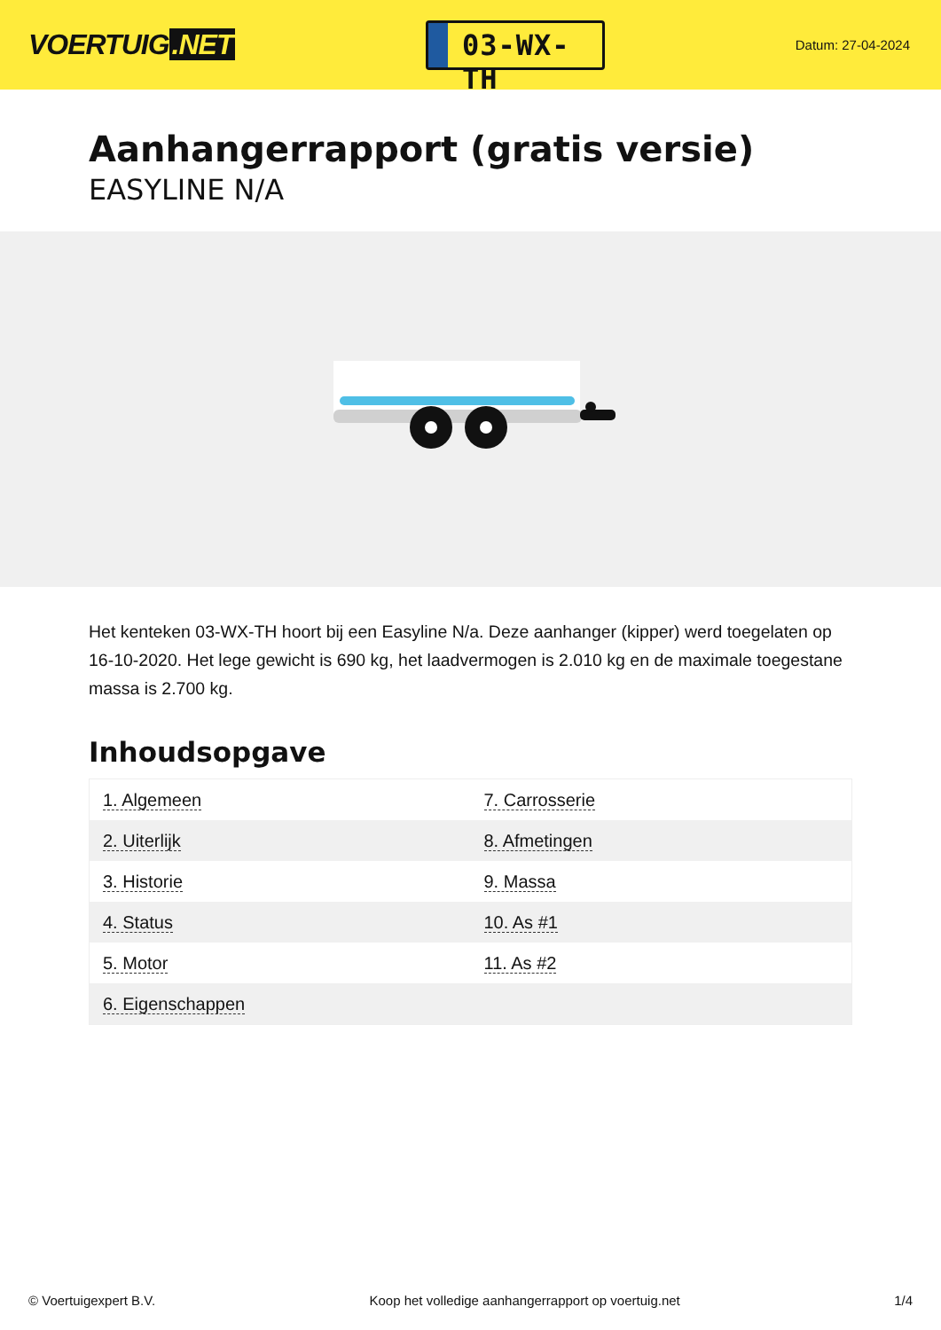VOERTUIG.NET
03-WX-TH
Datum: 27-04-2024
Aanhangerrapport (gratis versie)
EASYLINE N/A
Het kenteken 03-WX-TH hoort bij een Easyline N/a. Deze aanhanger (kipper) werd toegelaten op 16-10-2020. Het lege gewicht is 690 kg, het laadvermogen is 2.010 kg en de maximale toegestane massa is 2.700 kg.
Inhoudsopgave
| 1. Algemeen | 7. Carrosserie |
| 2. Uiterlijk | 8. Afmetingen |
| 3. Historie | 9. Massa |
| 4. Status | 10. As #1 |
| 5. Motor | 11. As #2 |
| 6. Eigenschappen | |
© Voertuigexpert B.V. Koop het volledige aanhangerrapport op voertuig.net 1/4